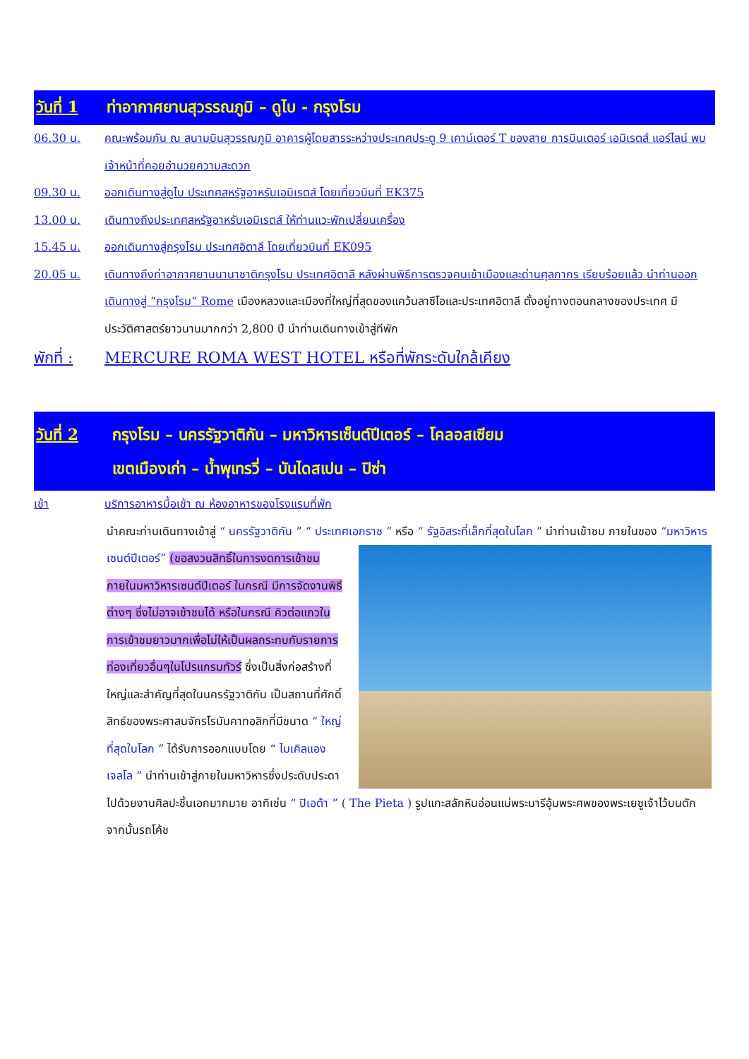วันที่ 1 ท่าอากาศยานสุวรรณภูมิ – ดูไบ - กรุงโรม
06.30 น. คณะพร้อมกัน ณ สนามบินสุวรรณภูมิ อาคารผู้โดยสารระหว่างประเทศประตู 9 เคาน์เตอร์ T ของสาย การบินเตอร์ เอมิเรตส์ แอร์ไลน์ พบเจ้าหน้าที่คอยอำนวยความสะดวก
09.30 น. ออกเดินทางสู่ดูไบ ประเทศสหรัฐอาหรับเอมิเรตส์ โดยเที่ยวบินที่ EK375
13.00 น. เดินทางถึงประเทศสหรัฐอาหรับเอมิเรตส์ ให้ท่านแวะพักเปลี่ยนเครื่อง
15.45 น. ออกเดินทางสู่กรุงโรม ประเทศอิตาลี โดยเที่ยวบินที่ EK095
20.05 น. เดินทางถึงท่าอากาศยานนานาชาติกรุงโรม ประเทศอิตาลี หลังผ่านพิธีการตรวจคนเข้าเมืองและด่านศุลกากร เรียบร้อยแล้ว นำท่านออกเดินทางสู่ “กรุงโรม” Rome เมืองหลวงและเมืองที่ใหญ่ที่สุดของแคว้นลาซีโอและประเทศอิตาลี ตั้งอยู่ทางตอนกลางของประเทศ มีประวัติศาสตร์ยาวนานมากกว่า 2,800 ปี นำท่านเดินทางเข้าสู่ทีพัก
พักที่ : MERCURE ROMA WEST HOTEL หรือที่พักระดับใกล้เคียง
วันที่ 2 กรุงโรม – นครรัฐวาติกัน – มหาวิหารเซ็นต์ปีเตอร์ – โคลอสเซียม
เขตเมืองเก่า – น้ำพุเทรวี่ – บันไดสเปน – ปิซ่า
เช้า บริการอาหารมื้อเช้า ณ ห้องอาหารของโรงแรมที่พัก
นำคณะท่านเดินทางเข้าสู่ “ นครรัฐวาติกัน ” “ ประเทศเอกราช ” หรือ “ รัฐอิสระที่เล็กที่สุดในโลก ” นำท่านเข้าชม
ภายในของ “มหาวิหารเซนต์ปีเตอร์” (ขอสงวนสิทธิ์ในการงดการเข้าชมภายในมหาวิหารเซนต์ปีเตอร์ ในกรณี มีการจัดงานพิธีต่างๆ ซึ่งไม่อาจเข้าชมได้ หรือในกรณี คิวต่อแถวในการเข้าชมยาวมากเพื่อไม่ให้เป็นผลกระทบกับรายการท่องเที่ยวอื่นๆในโปรแกรมทัวร์ ซึ่งเป็นสิ่งก่อสร้างที่ใหญ่และสำคัญที่สุดในนครรัฐวาติกัน เป็นสถานที่ศักดิ์สิทธ์ของพระศาสนจักรโรมันคาทอลิกที่มีขนาด “ ใหญ่ที่สุดในโลก ” ได้รับการออกแบบโดย “ ไมเคิลแองเจลโล ” นำท่านเข้าสู่ภายในมหาวิหารซึ่งประดับประดาไปด้วยงานศิลปะชิ้นเอกมากมาย อาทิเช่น “ ปิเอต้า ” ( The Pieta ) รูปแกะสลักหินอ่อนแม่พระมารีอุ้มพระศพของพระเยซูเจ้าไว้บนตัก จากนั้นรถโค้ช